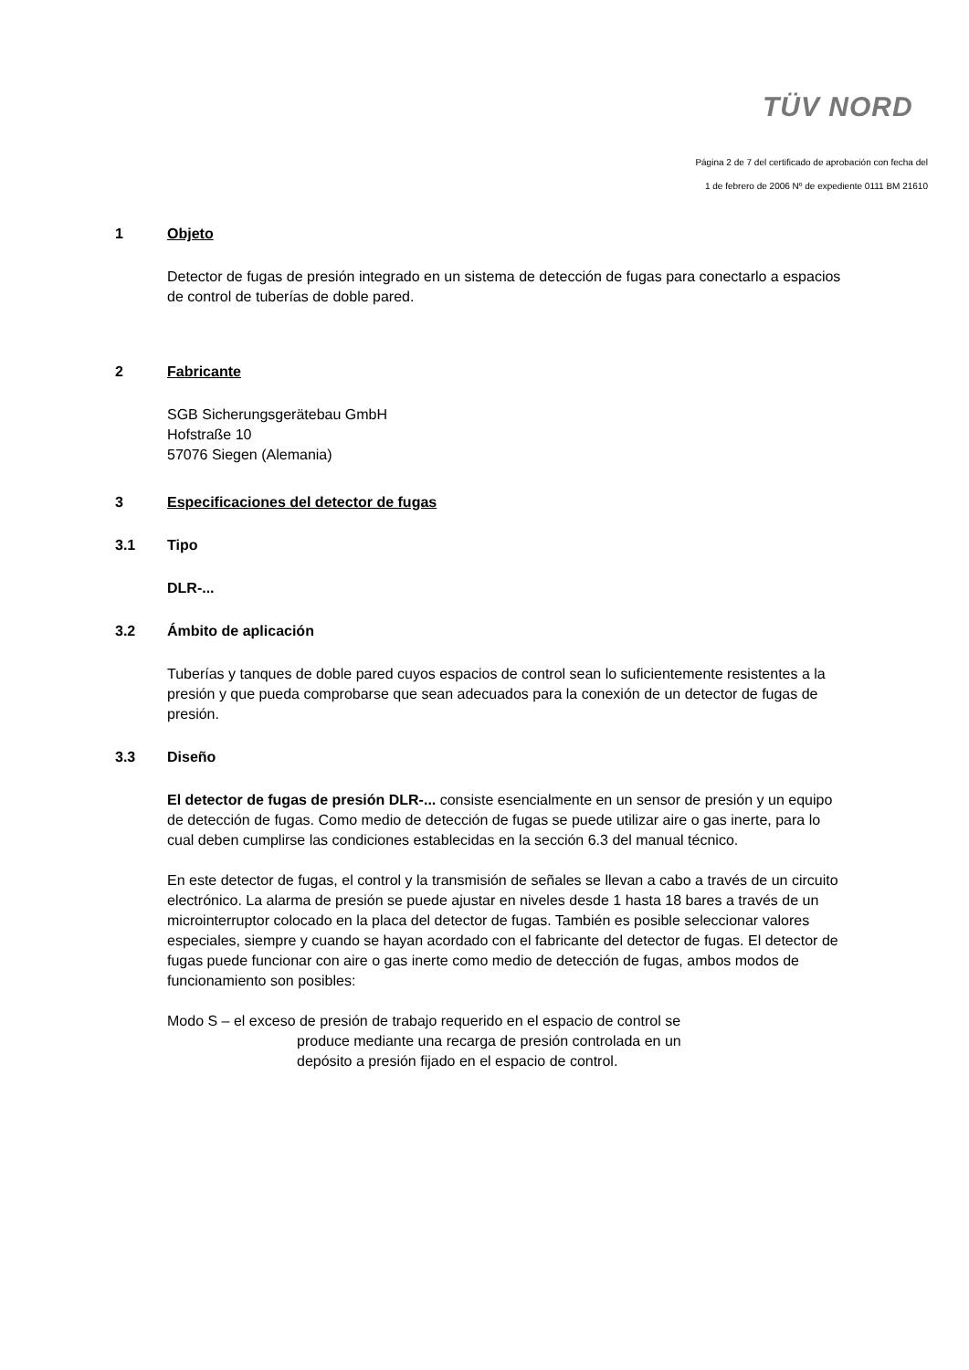TÜV NORD
Página 2 de 7 del certificado de aprobación con fecha del
1 de febrero de 2006 Nº de expediente 0111 BM 21610
1 Objeto
Detector de fugas de presión integrado en un sistema de detección de fugas para conectarlo a espacios de control de tuberías de doble pared.
2 Fabricante
SGB Sicherungsgerätebau GmbH
Hofstraße 10
57076 Siegen (Alemania)
3 Especificaciones del detector de fugas
3.1 Tipo
DLR-...
3.2 Ámbito de aplicación
Tuberías y tanques de doble pared cuyos espacios de control sean lo suficientemente resistentes a la presión y que pueda comprobarse que sean adecuados para la conexión de un detector de fugas de presión.
3.3 Diseño
El detector de fugas de presión DLR-... consiste esencialmente en un sensor de presión y un equipo de detección de fugas. Como medio de detección de fugas se puede utilizar aire o gas inerte, para lo cual deben cumplirse las condiciones establecidas en la sección 6.3 del manual técnico.
En este detector de fugas, el control y la transmisión de señales se llevan a cabo a través de un circuito electrónico. La alarma de presión se puede ajustar en niveles desde 1 hasta 18 bares a través de un microinterruptor colocado en la placa del detector de fugas. También es posible seleccionar valores especiales, siempre y cuando se hayan acordado con el fabricante del detector de fugas. El detector de fugas puede funcionar con aire o gas inerte como medio de detección de fugas, ambos modos de funcionamiento son posibles:
Modo S – el exceso de presión de trabajo requerido en el espacio de control se
produce mediante una recarga de presión controlada en un
depósito a presión fijado en el espacio de control.